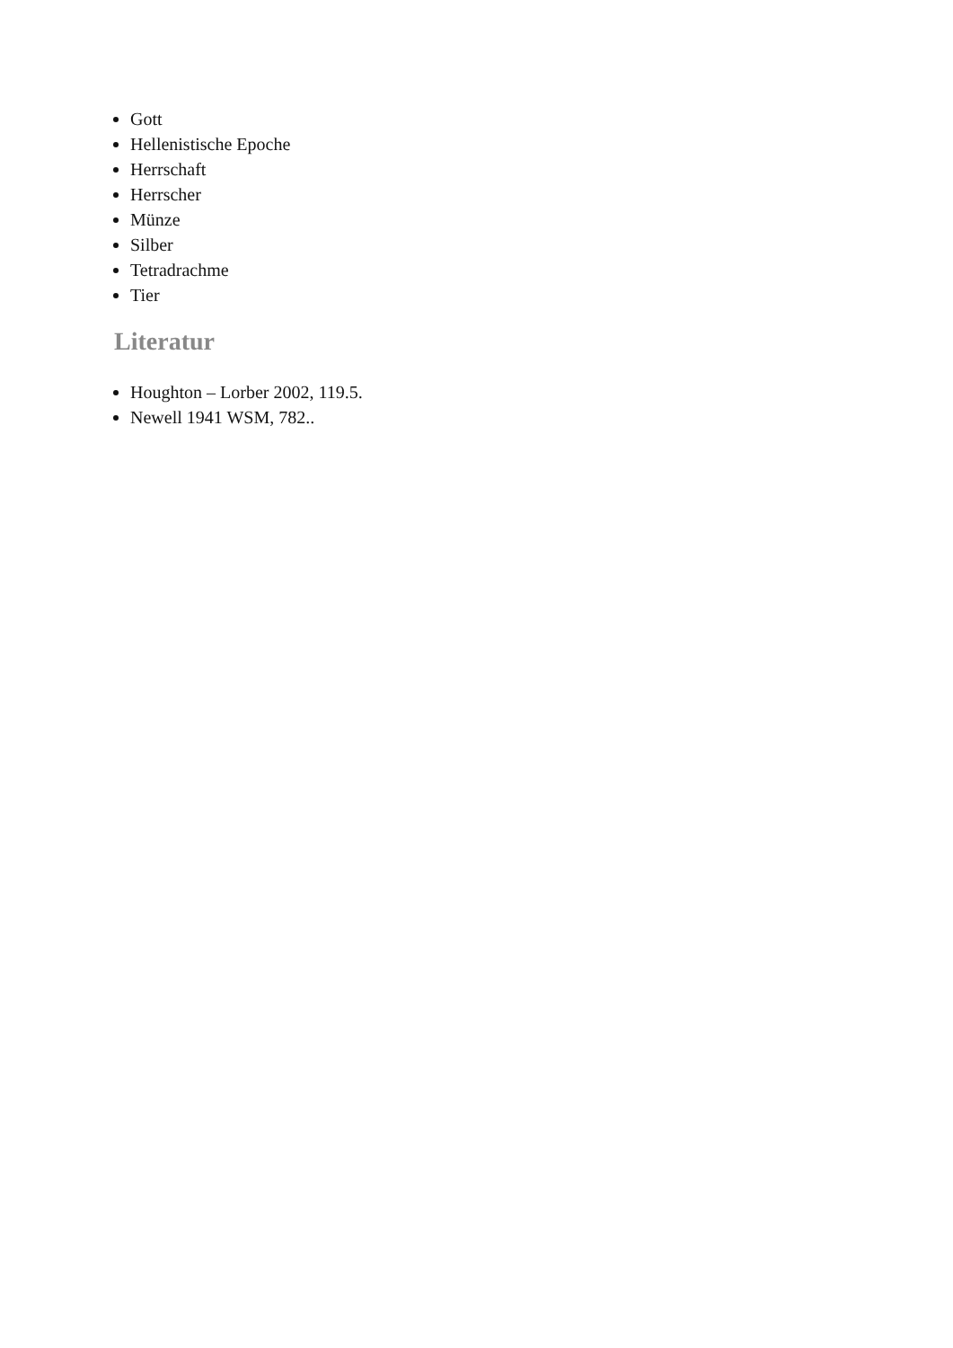Gott
Hellenistische Epoche
Herrschaft
Herrscher
Münze
Silber
Tetradrachme
Tier
Literatur
Houghton – Lorber 2002, 119.5.
Newell 1941 WSM, 782..